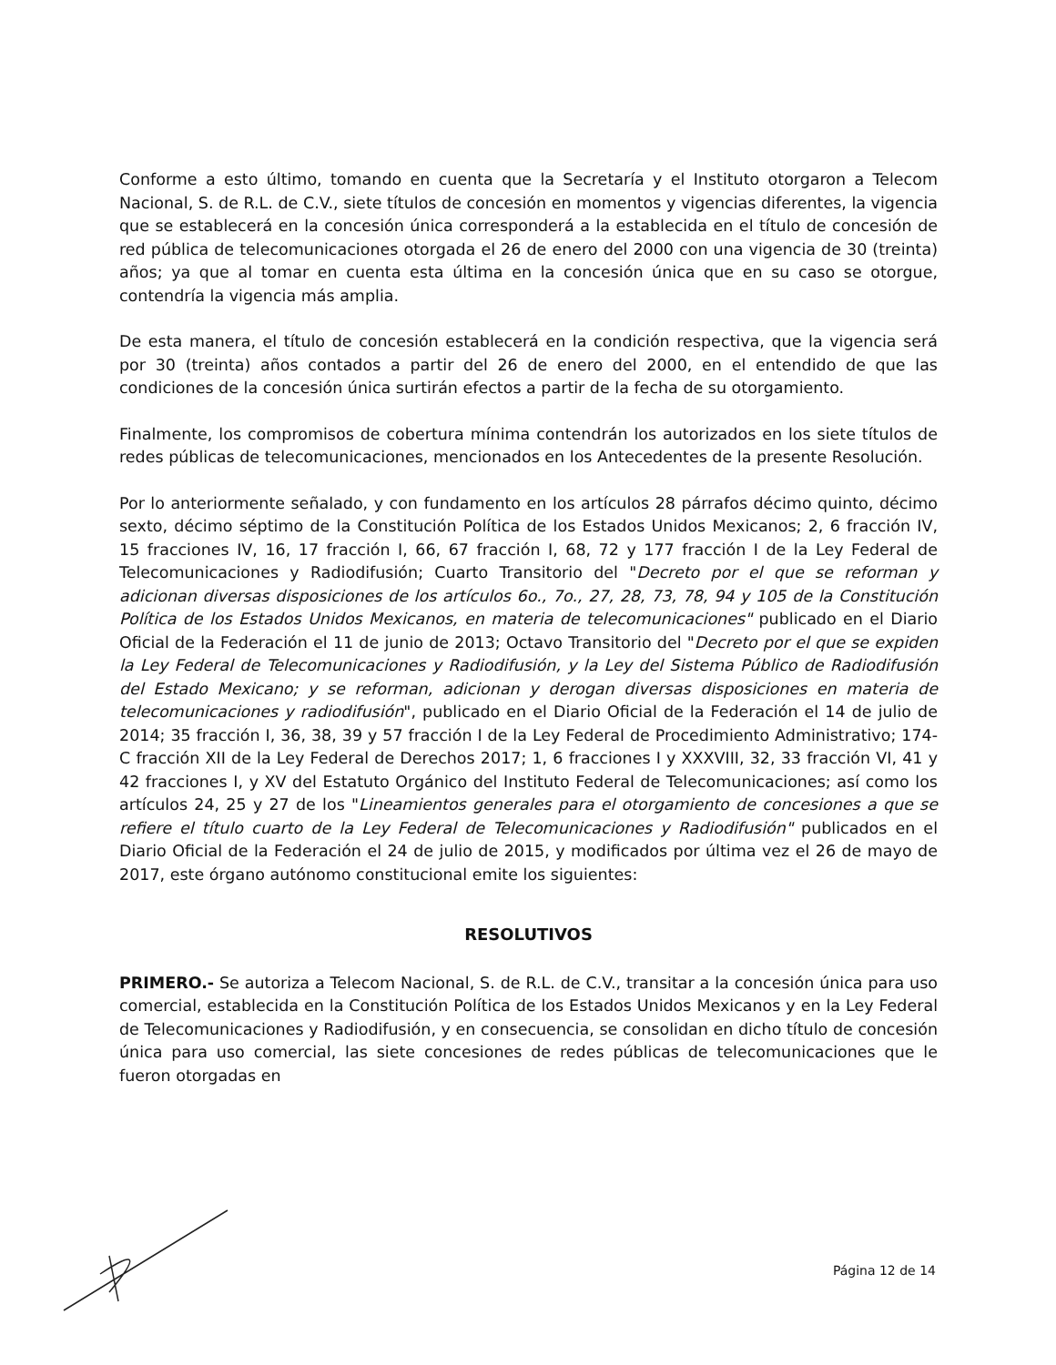Conforme a esto último, tomando en cuenta que la Secretaría y el Instituto otorgaron a Telecom Nacional, S. de R.L. de C.V., siete títulos de concesión en momentos y vigencias diferentes, la vigencia que se establecerá en la concesión única corresponderá a la establecida en el título de concesión de red pública de telecomunicaciones otorgada el 26 de enero del 2000 con una vigencia de 30 (treinta) años; ya que al tomar en cuenta esta última en la concesión única que en su caso se otorgue, contendría la vigencia más amplia.
De esta manera, el título de concesión establecerá en la condición respectiva, que la vigencia será por 30 (treinta) años contados a partir del 26 de enero del 2000, en el entendido de que las condiciones de la concesión única surtirán efectos a partir de la fecha de su otorgamiento.
Finalmente, los compromisos de cobertura mínima contendrán los autorizados en los siete títulos de redes públicas de telecomunicaciones, mencionados en los Antecedentes de la presente Resolución.
Por lo anteriormente señalado, y con fundamento en los artículos 28 párrafos décimo quinto, décimo sexto, décimo séptimo de la Constitución Política de los Estados Unidos Mexicanos; 2, 6 fracción IV, 15 fracciones IV, 16, 17 fracción I, 66, 67 fracción I, 68, 72 y 177 fracción I de la Ley Federal de Telecomunicaciones y Radiodifusión; Cuarto Transitorio del "Decreto por el que se reforman y adicionan diversas disposiciones de los artículos 6o., 7o., 27, 28, 73, 78, 94 y 105 de la Constitución Política de los Estados Unidos Mexicanos, en materia de telecomunicaciones" publicado en el Diario Oficial de la Federación el 11 de junio de 2013; Octavo Transitorio del "Decreto por el que se expiden la Ley Federal de Telecomunicaciones y Radiodifusión, y la Ley del Sistema Público de Radiodifusión del Estado Mexicano; y se reforman, adicionan y derogan diversas disposiciones en materia de telecomunicaciones y radiodifusión", publicado en el Diario Oficial de la Federación el 14 de julio de 2014; 35 fracción I, 36, 38, 39 y 57 fracción I de la Ley Federal de Procedimiento Administrativo; 174-C fracción XII de la Ley Federal de Derechos 2017; 1, 6 fracciones I y XXXVIII, 32, 33 fracción VI, 41 y 42 fracciones I, y XV del Estatuto Orgánico del Instituto Federal de Telecomunicaciones; así como los artículos 24, 25 y 27 de los "Lineamientos generales para el otorgamiento de concesiones a que se refiere el título cuarto de la Ley Federal de Telecomunicaciones y Radiodifusión" publicados en el Diario Oficial de la Federación el 24 de julio de 2015, y modificados por última vez el 26 de mayo de 2017, este órgano autónomo constitucional emite los siguientes:
RESOLUTIVOS
PRIMERO.- Se autoriza a Telecom Nacional, S. de R.L. de C.V., transitar a la concesión única para uso comercial, establecida en la Constitución Política de los Estados Unidos Mexicanos y en la Ley Federal de Telecomunicaciones y Radiodifusión, y en consecuencia, se consolidan en dicho título de concesión única para uso comercial, las siete concesiones de redes públicas de telecomunicaciones que le fueron otorgadas en
Página 12 de 14